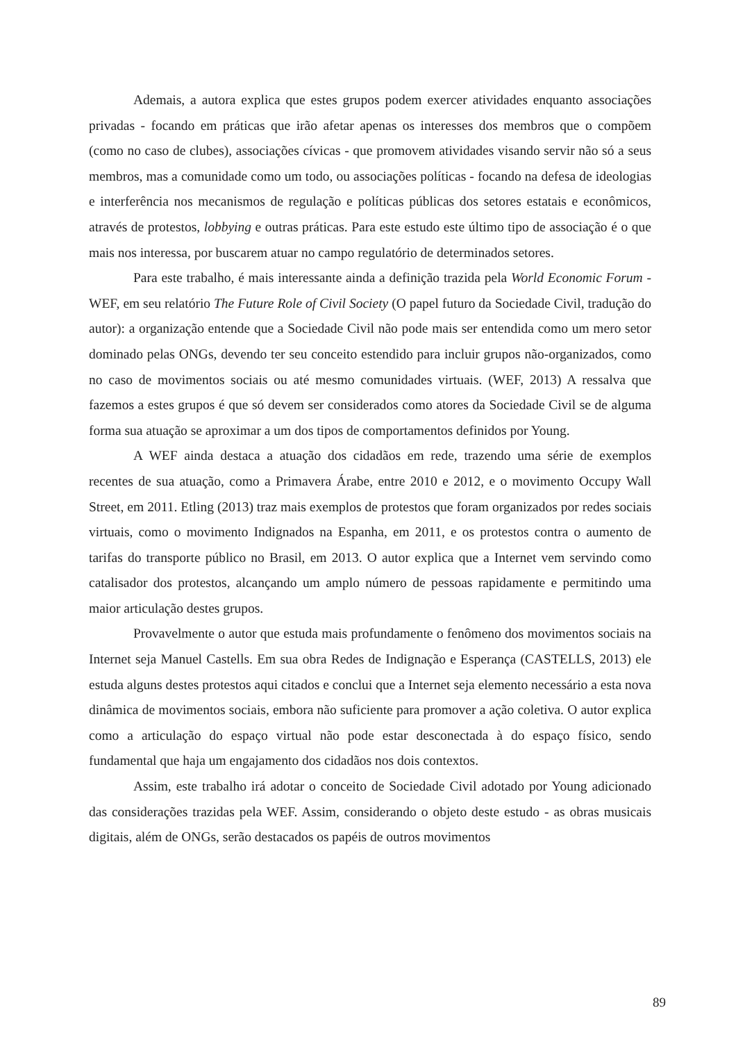Ademais, a autora explica que estes grupos podem exercer atividades enquanto associações privadas - focando em práticas que irão afetar apenas os interesses dos membros que o compõem (como no caso de clubes), associações cívicas - que promovem atividades visando servir não só a seus membros, mas a comunidade como um todo, ou associações políticas - focando na defesa de ideologias e interferência nos mecanismos de regulação e políticas públicas dos setores estatais e econômicos, através de protestos, lobbying e outras práticas. Para este estudo este último tipo de associação é o que mais nos interessa, por buscarem atuar no campo regulatório de determinados setores.
Para este trabalho, é mais interessante ainda a definição trazida pela World Economic Forum - WEF, em seu relatório The Future Role of Civil Society (O papel futuro da Sociedade Civil, tradução do autor): a organização entende que a Sociedade Civil não pode mais ser entendida como um mero setor dominado pelas ONGs, devendo ter seu conceito estendido para incluir grupos não-organizados, como no caso de movimentos sociais ou até mesmo comunidades virtuais. (WEF, 2013) A ressalva que fazemos a estes grupos é que só devem ser considerados como atores da Sociedade Civil se de alguma forma sua atuação se aproximar a um dos tipos de comportamentos definidos por Young.
A WEF ainda destaca a atuação dos cidadãos em rede, trazendo uma série de exemplos recentes de sua atuação, como a Primavera Árabe, entre 2010 e 2012, e o movimento Occupy Wall Street, em 2011. Etling (2013) traz mais exemplos de protestos que foram organizados por redes sociais virtuais, como o movimento Indignados na Espanha, em 2011, e os protestos contra o aumento de tarifas do transporte público no Brasil, em 2013. O autor explica que a Internet vem servindo como catalisador dos protestos, alcançando um amplo número de pessoas rapidamente e permitindo uma maior articulação destes grupos.
Provavelmente o autor que estuda mais profundamente o fenômeno dos movimentos sociais na Internet seja Manuel Castells. Em sua obra Redes de Indignação e Esperança (CASTELLS, 2013) ele estuda alguns destes protestos aqui citados e conclui que a Internet seja elemento necessário a esta nova dinâmica de movimentos sociais, embora não suficiente para promover a ação coletiva. O autor explica como a articulação do espaço virtual não pode estar desconectada à do espaço físico, sendo fundamental que haja um engajamento dos cidadãos nos dois contextos.
Assim, este trabalho irá adotar o conceito de Sociedade Civil adotado por Young adicionado das considerações trazidas pela WEF. Assim, considerando o objeto deste estudo - as obras musicais digitais, além de ONGs, serão destacados os papéis de outros movimentos
89